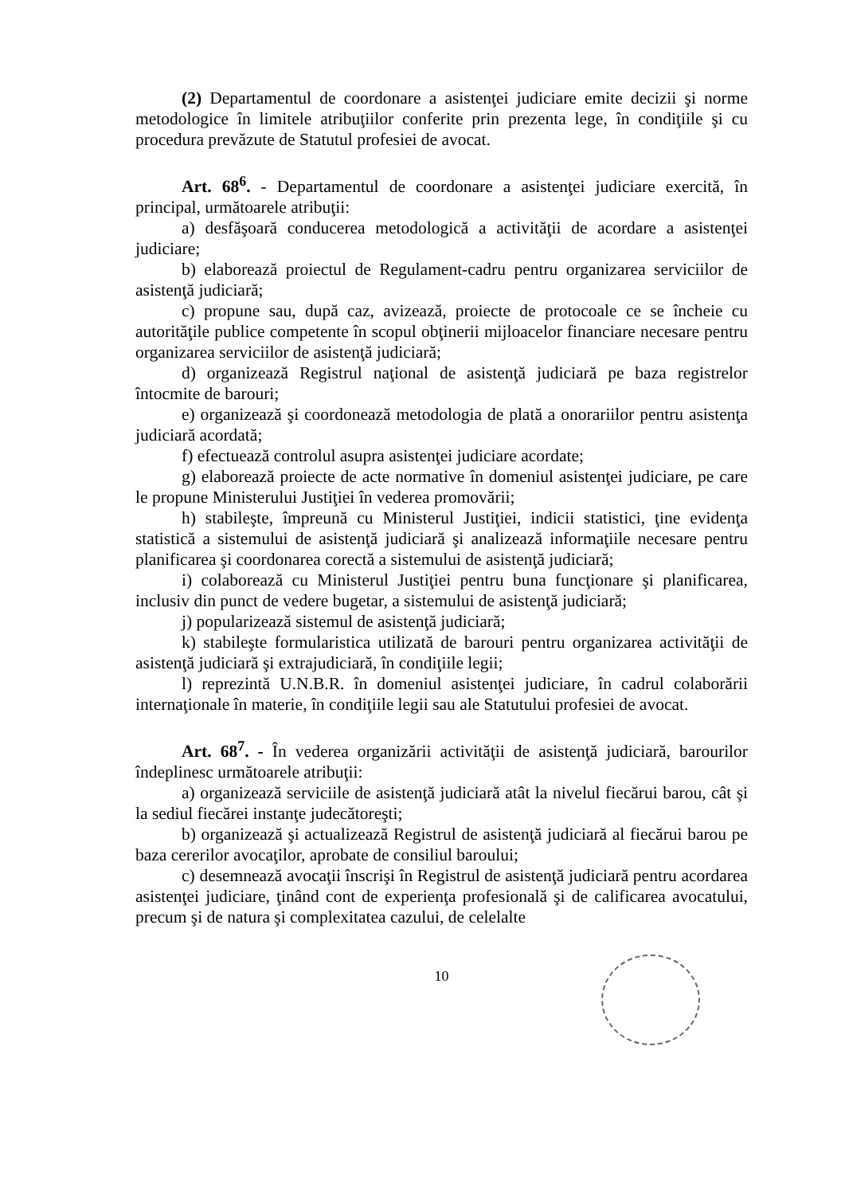(2) Departamentul de coordonare a asistenţei judiciare emite decizii şi norme metodologice în limitele atribuţiilor conferite prin prezenta lege, în condiţiile şi cu procedura prevăzute de Statutul profesiei de avocat.
Art. 68<sup>6</sup>. - Departamentul de coordonare a asistenţei judiciare exercită, în principal, următoarele atribuţii:
a) desfăşoară conducerea metodologică a activităţii de acordare a asistenţei judiciare;
b) elaborează proiectul de Regulament-cadru pentru organizarea serviciilor de asistenţă judiciară;
c) propune sau, după caz, avizează, proiecte de protocoale ce se încheie cu autorităţile publice competente în scopul obţinerii mijloacelor financiare necesare pentru organizarea serviciilor de asistenţă judiciară;
d) organizează Registrul naţional de asistenţă judiciară pe baza registrelor întocmite de barouri;
e) organizează şi coordonează metodologia de plată a onorariilor pentru asistenţa judiciară acordată;
f) efectuează controlul asupra asistenţei judiciare acordate;
g) elaborează proiecte de acte normative în domeniul asistenţei judiciare, pe care le propune Ministerului Justiţiei în vederea promovării;
h) stabileşte, împreună cu Ministerul Justiţiei, indicii statistici, ţine evidenţa statistică a sistemului de asistenţă judiciară şi analizează informaţiile necesare pentru planificarea şi coordonarea corectă a sistemului de asistenţă judiciară;
i) colaborează cu Ministerul Justiţiei pentru buna funcţionare şi planificarea, inclusiv din punct de vedere bugetar, a sistemului de asistenţă judiciară;
j) popularizează sistemul de asistenţă judiciară;
k) stabileşte formularistica utilizată de barouri pentru organizarea activităţii de asistenţă judiciară şi extrajudiciară, în condiţiile legii;
l) reprezintă U.N.B.R. în domeniul asistenţei judiciare, în cadrul colaborării internaţionale în materie, în condiţiile legii sau ale Statutului profesiei de avocat.
Art. 68<sup>7</sup>. - În vederea organizării activităţii de asistenţă judiciară, barourilor îndeplinesc următoarele atribuţii:
a) organizează serviciile de asistenţă judiciară atât la nivelul fiecărui barou, cât şi la sediul fiecărei instanţe judecătoreşti;
b) organizează şi actualizează Registrul de asistenţă judiciară al fiecărui barou pe baza cererilor avocaţilor, aprobate de consiliul baroului;
c) desemnează avocaţii înscrişi în Registrul de asistenţă judiciară pentru acordarea asistenţei judiciare, ţinând cont de experienţa profesională şi de calificarea avocatului, precum şi de natura şi complexitatea cazului, de celelalte
10